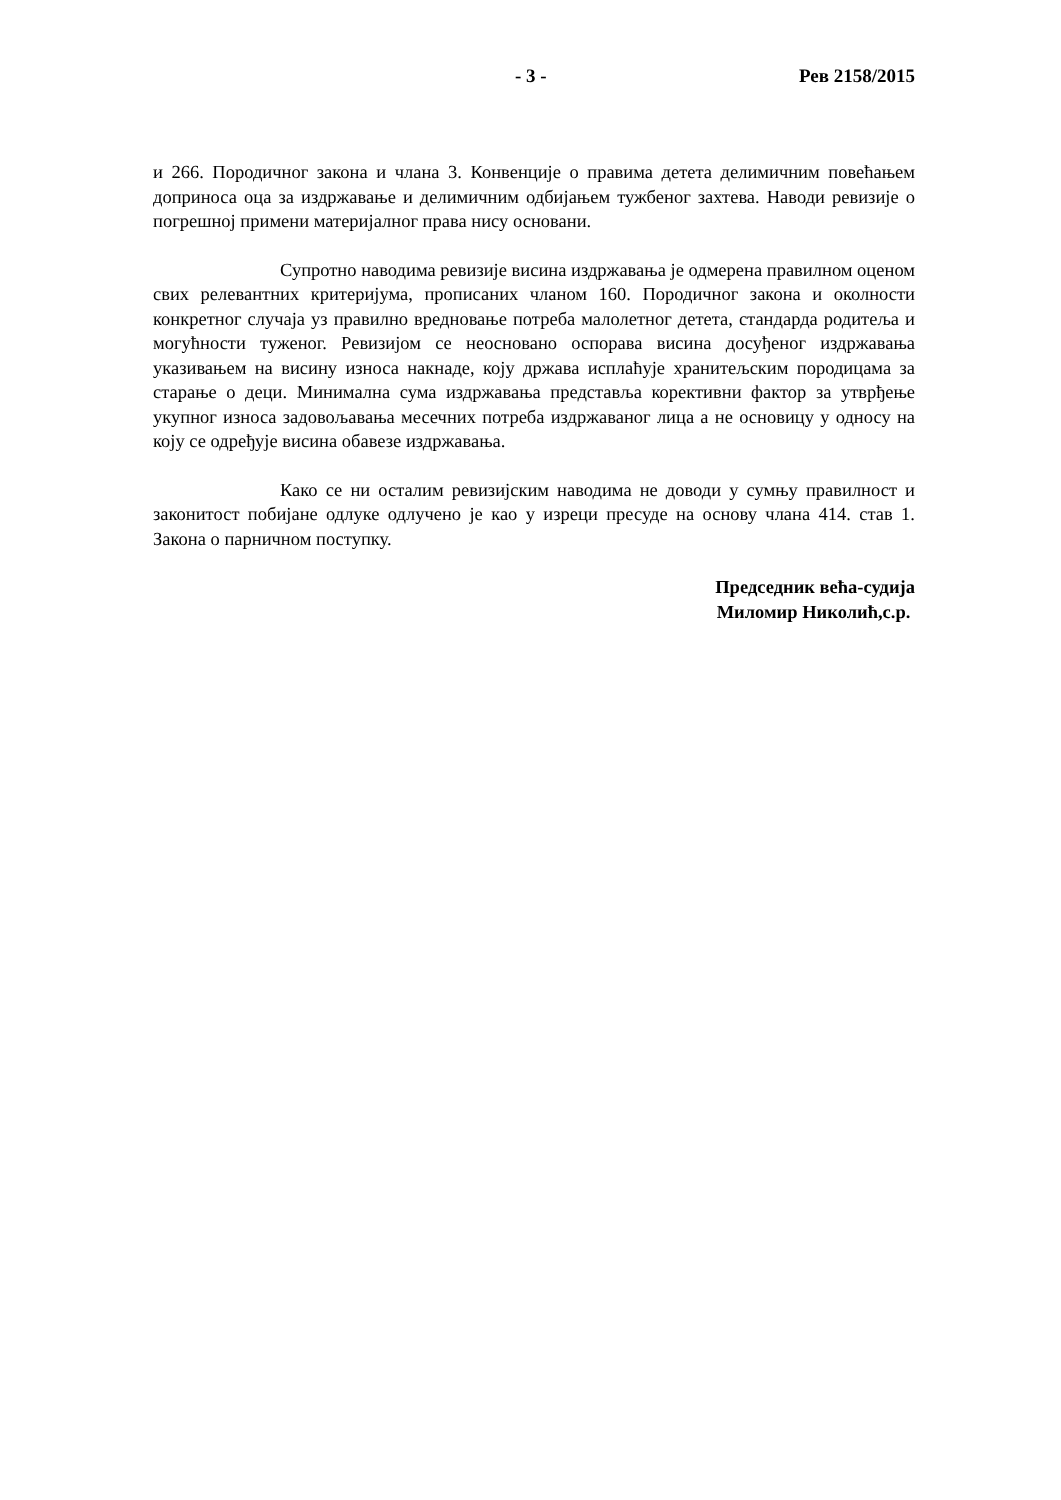- 3 - Рев 2158/2015
и 266. Породичног закона и члана 3. Конвенције о правима детета делимичним повећањем доприноса оца за издржавање и делимичним одбијањем тужбеног захтева. Наводи ревизије о погрешној примени материјалног права нису основани.
Супротно наводима ревизије висина издржавања је одмерена правилном оценом свих релевантних критеријума, прописаних чланом 160. Породичног закона и околности конкретног случаја уз правилно вредновање потреба малолетног детета, стандарда родитеља и могућности туженог. Ревизијом се неосновано оспорава висина досуђеног издржавања указивањем на висину износа накнаде, коју држава исплаћује хранитељским породицама за старање о деци. Минимална сума издржавања представља корективни фактор за утврђење укупног износа задовољавања месечних потреба издржаваног лица а не основицу у односу на коју се одређује висина обавезе издржавања.
Како се ни осталим ревизијским наводима не доводи у сумњу правилност и законитост побијане одлуке одлучено је као у изреци пресуде на основу члана 414. став 1. Закона о парничном поступку.
Председник већа-судија
Миломир Николић,с.р.